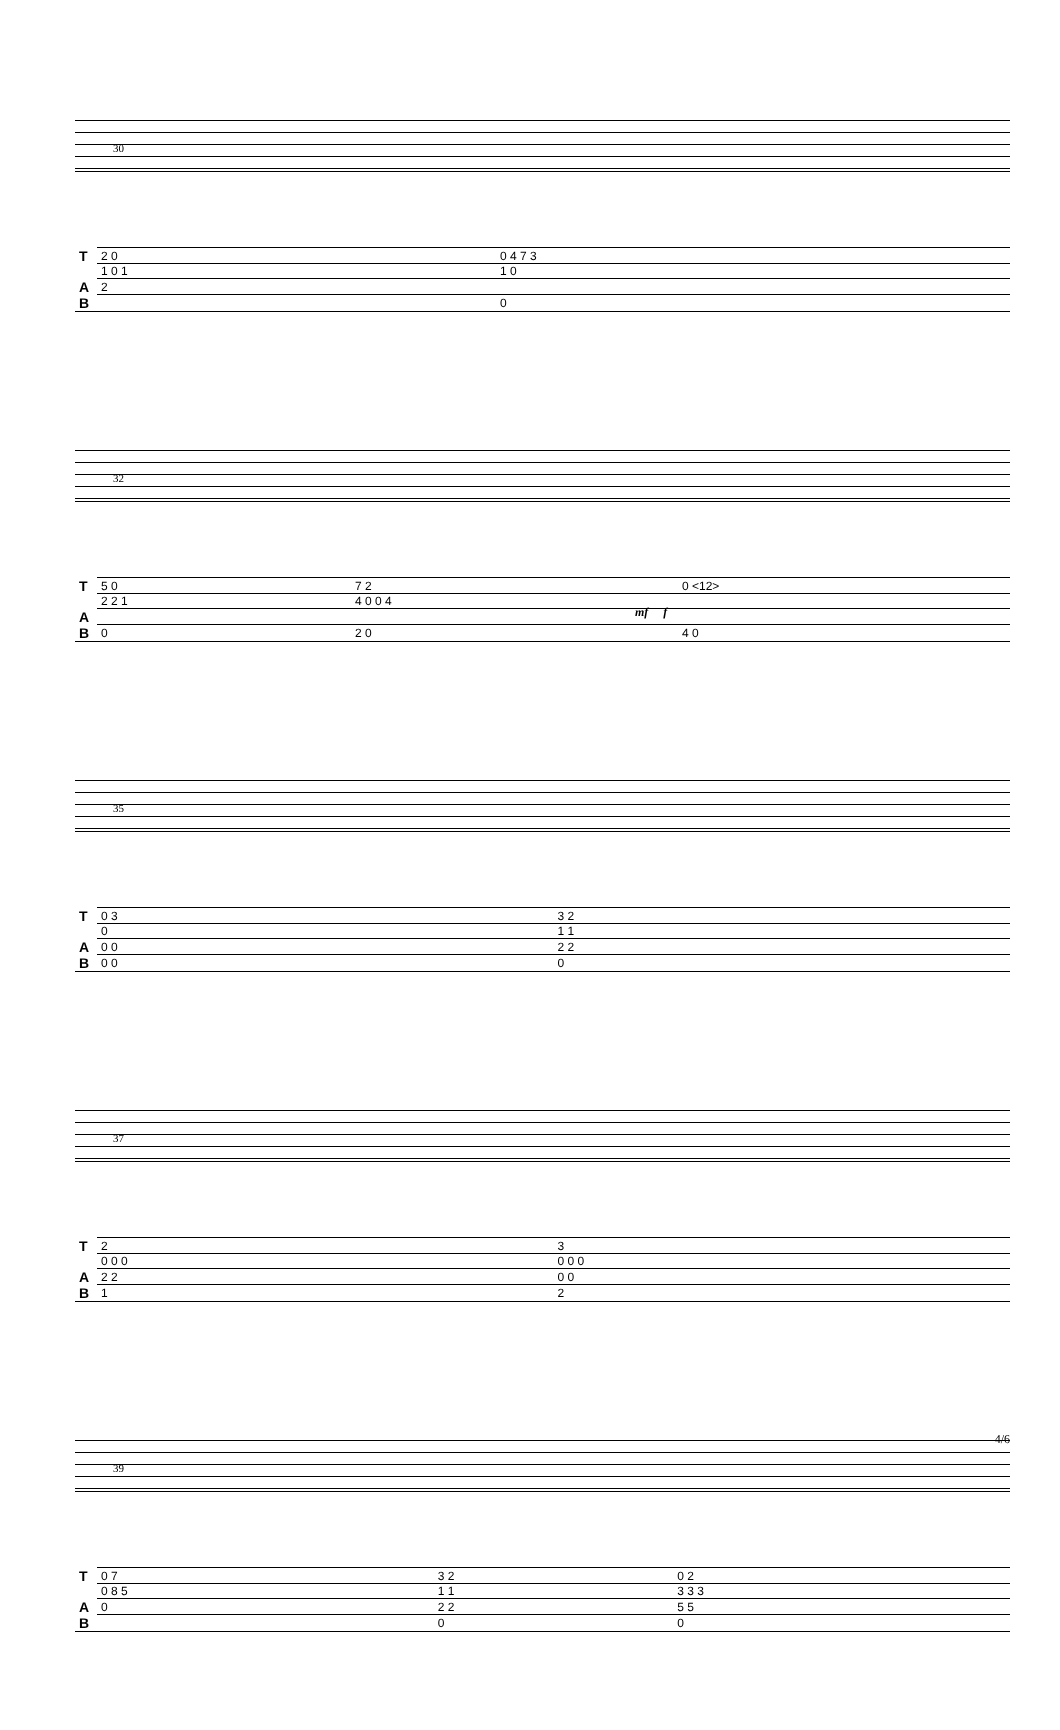30
| T | 2 0 | 0 4 7 3 |
| | 1 0 1 | 1 0 |
| A | 2 | |
| B | | 0 |
32
mf f
| T | 5 0 | 7 2 | 0 <12> |
| | 2 2 1 | 4 0 0 4 | |
| A | | | |
| B | 0 | 2 0 | 4 0 |
35
| T | 0 3 | 3 2 |
| | 0 | 1 1 |
| A | 0 0 | 2 2 |
| B | 0 0 | 0 |
37
| T | 2 | 3 |
| | 0 0 0 | 0 0 0 |
| A | 2 2 | 0 0 |
| B | 1 | 2 |
39
| T | 0 7 | 3 2 | 0 2 |
| | 0 8 5 | 1 1 | 3 3 3 |
| A | 0 | 2 2 | 5 5 |
| B | | 0 | 0 |
4/6